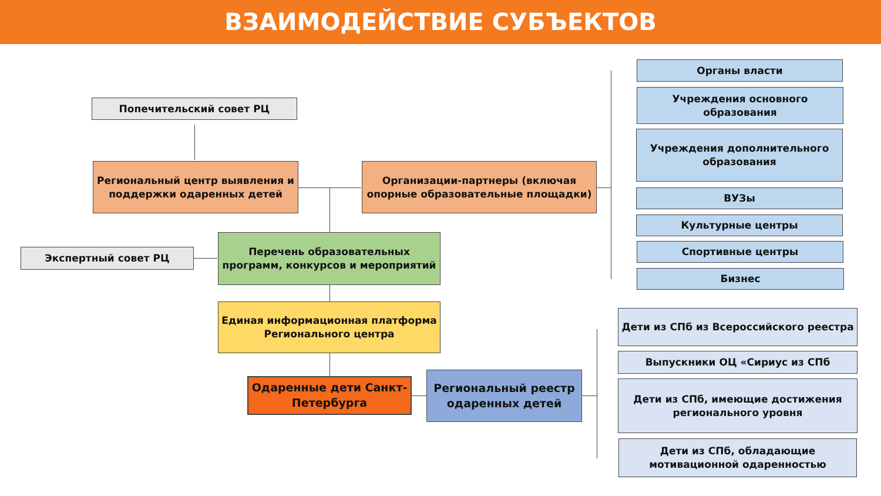ВЗАИМОДЕЙСТВИЕ СУБЪЕКТОВ
Попечительский совет РЦ
Региональный центр выявления и поддержки одаренных детей
Организации-партнеры (включая опорные образовательные площадки)
Экспертный совет РЦ
Перечень образовательных программ, конкурсов и мероприятий
Единая информационная платформа Регионального центра
Одаренные дети Санкт-Петербурга
Региональный реестр одаренных детей
Органы власти
Учреждения основного образования
Учреждения дополнительного образования
ВУЗы
Культурные центры
Спортивные центры
Бизнес
Дети из СПб из Всероссийского реестра
Выпускники ОЦ «Сириус из СПб
Дети из СПб, имеющие достижения регионального уровня
Дети из СПб, обладающие мотивационной одаренностью